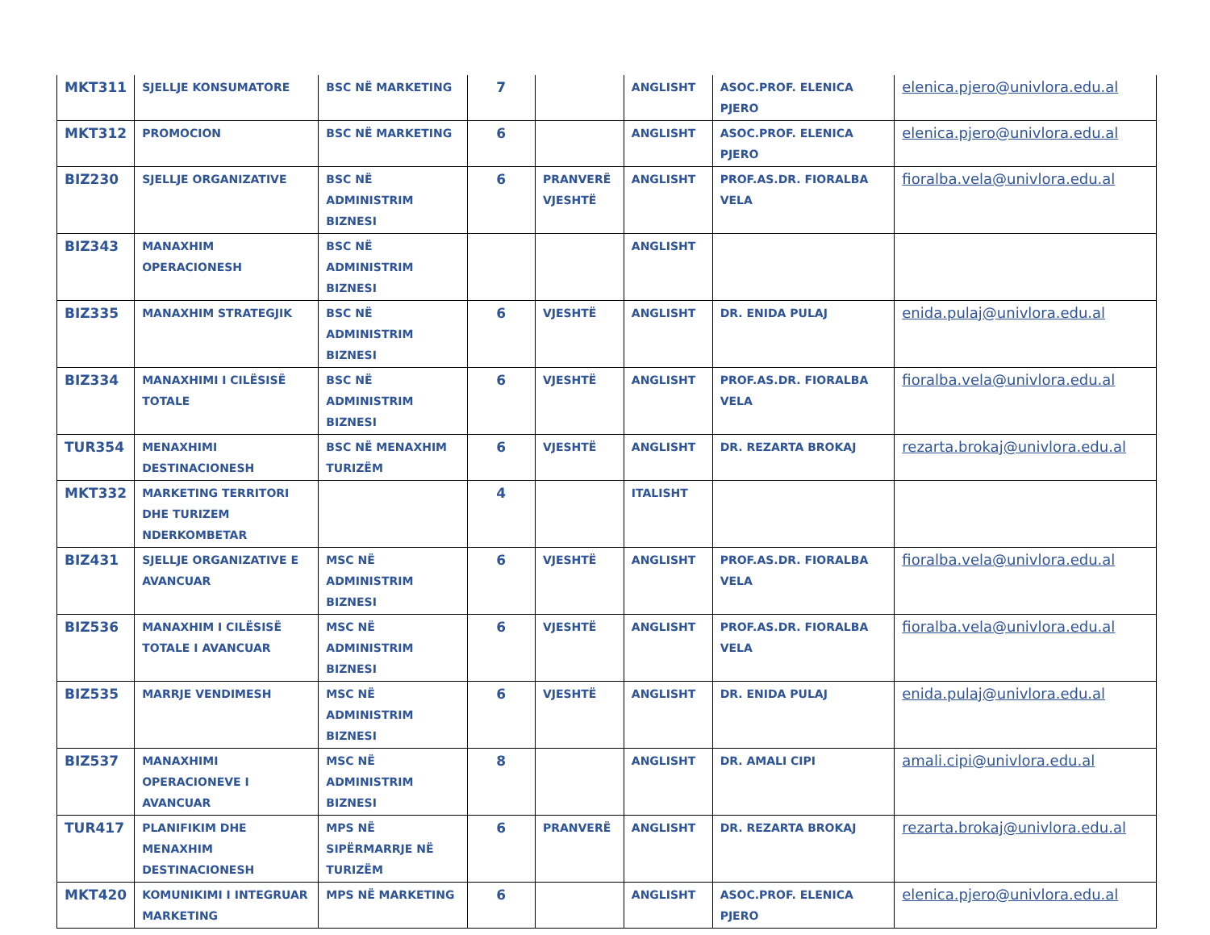| MKT311 | SJELLJE KONSUMATORE | BSC NË MARKETING | 7 | | ANGLISHT | ASOC.PROF. ELENICA PJERO | elenica.pjero@univlora.edu.al |
| MKT312 | PROMOCION | BSC NË MARKETING | 6 | | ANGLISHT | ASOC.PROF. ELENICA PJERO | elenica.pjero@univlora.edu.al |
| BIZ230 | SJELLJE ORGANIZATIVE | BSC NË ADMINISTRIM BIZNESI | 6 | PRANVERË VJESHTË | ANGLISHT | PROF.AS.DR. FIORALBA VELA | fioralba.vela@univlora.edu.al |
| BIZ343 | MANAXHIM OPERACIONESH | BSC NË ADMINISTRIM BIZNESI | | | ANGLISHT | | |
| BIZ335 | MANAXHIM STRATEGJIK | BSC NË ADMINISTRIM BIZNESI | 6 | VJESHTË | ANGLISHT | DR. ENIDA PULAJ | enida.pulaj@univlora.edu.al |
| BIZ334 | MANAXHIMI I CILËSISË TOTALE | BSC NË ADMINISTRIM BIZNESI | 6 | VJESHTË | ANGLISHT | PROF.AS.DR. FIORALBA VELA | fioralba.vela@univlora.edu.al |
| TUR354 | MENAXHIMI DESTINACIONESH | BSC NË MENAXHIM TURIZËM | 6 | VJESHTË | ANGLISHT | DR. REZARTA BROKAJ | rezarta.brokaj@univlora.edu.al |
| MKT332 | MARKETING TERRITORI DHE TURIZEM NDERKOMBETAR | | 4 | | ITALISHT | | |
| BIZ431 | SJELLJE ORGANIZATIVE E AVANCUAR | MSC NË ADMINISTRIM BIZNESI | 6 | VJESHTË | ANGLISHT | PROF.AS.DR. FIORALBA VELA | fioralba.vela@univlora.edu.al |
| BIZ536 | MANAXHIM I CILËSISË TOTALE I AVANCUAR | MSC NË ADMINISTRIM BIZNESI | 6 | VJESHTË | ANGLISHT | PROF.AS.DR. FIORALBA VELA | fioralba.vela@univlora.edu.al |
| BIZ535 | MARRJE VENDIMESH | MSC NË ADMINISTRIM BIZNESI | 6 | VJESHTË | ANGLISHT | DR. ENIDA PULAJ | enida.pulaj@univlora.edu.al |
| BIZ537 | MANAXHIMI OPERACIONEVE I AVANCUAR | MSC NË ADMINISTRIM BIZNESI | 8 | | ANGLISHT | DR. AMALI CIPI | amali.cipi@univlora.edu.al |
| TUR417 | PLANIFIKIM DHE MENAXHIM DESTINACIONESH | MPS NË SIPËRMARRJE NË TURIZËM | 6 | PRANVERË | ANGLISHT | DR. REZARTA BROKAJ | rezarta.brokaj@univlora.edu.al |
| MKT420 | KOMUNIKIMI I INTEGRUAR MARKETING | MPS NË MARKETING | 6 | | ANGLISHT | ASOC.PROF. ELENICA PJERO | elenica.pjero@univlora.edu.al |